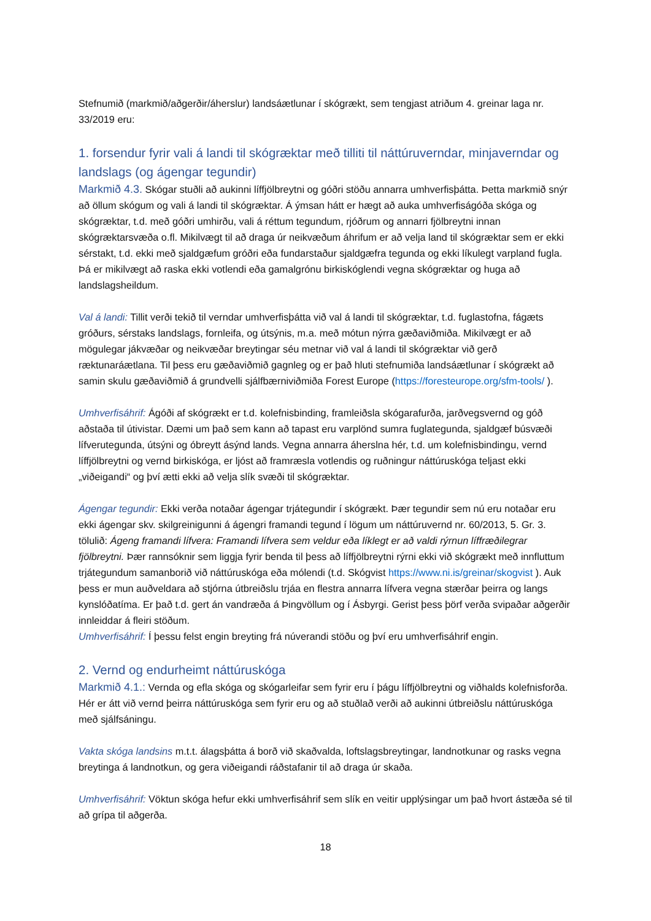Stefnumið (markmið/aðgerðir/áherslur) landsáætlunar í skógrækt, sem tengjast atriðum 4. greinar laga nr. 33/2019 eru:
1. forsendur fyrir vali á landi til skógræktar með tilliti til náttúruverndar, minjaverndar og landslags (og ágengar tegundir)
Markmið 4.3. Skógar stuðli að aukinni líffjölbreytni og góðri stöðu annarra umhverfisþátta. Þetta markmið snýr að öllum skógum og vali á landi til skógræktar. Á ýmsan hátt er hægt að auka umhverfiságóða skóga og skógræktar, t.d. með góðri umhirðu, vali á réttum tegundum, rjóðrum og annarri fjölbreytni innan skógræktarsvæða o.fl. Mikilvægt til að draga úr neikvæðum áhrifum er að velja land til skógræktar sem er ekki sérstakt, t.d. ekki með sjaldgæfum gróðri eða fundarstaður sjaldgæfra tegunda og ekki líkulegt varpland fugla. Þá er mikilvægt að raska ekki votlendi eða gamalgrónu birkiskóglendi vegna skógræktar og huga að landslagsheildum.
Val á landi: Tillit verði tekið til verndar umhverfisþátta við val á landi til skógræktar, t.d. fuglastofna, fágæts gróðurs, sérstaks landslags, fornleifa, og útsýnis, m.a. með mótun nýrra gæðaviðmiða. Mikilvægt er að mögulegar jákvæðar og neikvæðar breytingar séu metnar við val á landi til skógræktar við gerð ræktunaráætlana. Til þess eru gæðaviðmið gagnleg og er það hluti stefnumiða landsáætlunar í skógrækt að samin skulu gæðaviðmið á grundvelli sjálfbærniviðmiða Forest Europe (https://foresteurope.org/sfm-tools/ ).
Umhverfisáhrif: Ágóði af skógrækt er t.d. kolefnisbinding, framleiðsla skógarafurða, jarðvegsvernd og góð aðstaða til útivistar. Dæmi um það sem kann að tapast eru varplönd sumra fuglategunda, sjaldgæf búsvæði lífverutegunda, útsýni og óbreytt ásýnd lands. Vegna annarra áherslna hér, t.d. um kolefnisbindingu, vernd líffjölbreytni og vernd birkiskóga, er ljóst að framræsla votlendis og ruðningur náttúruskóga teljast ekki „viðeigandi“ og því ætti ekki að velja slík svæði til skógræktar.
Ágengar tegundir: Ekki verða notaðar ágengar trjátegundir í skógrækt. Þær tegundir sem nú eru notaðar eru ekki ágengar skv. skilgreinigunni á ágengri framandi tegund í lögum um náttúruvernd nr. 60/2013, 5. Gr. 3. tölulið: Ágeng framandi lífvera: Framandi lífvera sem veldur eða líklegt er að valdi rýrnun líffræðilegrar fjölbreytni. Þær rannsóknir sem liggja fyrir benda til þess að líffjölbreytni rýrni ekki við skógrækt með innfluttum trjátegundum samanborið við náttúruskóga eða mólendi (t.d. Skógvist https://www.ni.is/greinar/skogvist ). Auk þess er mun auðveldara að stjórna útbreiðslu trjáa en flestra annarra lífvera vegna stærðar þeirra og langs kynslóðatíma. Er það t.d. gert án vandræða á Þingvöllum og í Ásbyrgi. Gerist þess þörf verða svipaðar aðgerðir innleiddar á fleiri stöðum.
Umhverfisáhrif: Í þessu felst engin breyting frá núverandi stöðu og því eru umhverfisáhrif engin.
2. Vernd og endurheimt náttúruskóga
Markmið 4.1.: Vernda og efla skóga og skógarleifar sem fyrir eru í þágu líffjölbreytni og viðhalds kolefnisforða. Hér er átt við vernd þeirra náttúruskóga sem fyrir eru og að stuðlað verði að aukinni útbreiðslu náttúruskóga með sjálfsáningu.
Vakta skóga landsins m.t.t. álagsþátta á borð við skaðvalda, loftslagsbreytingar, landnotkunar og rasks vegna breytinga á landnotkun, og gera viðeigandi ráðstafanir til að draga úr skaða.
Umhverfisáhrif: Vöktun skóga hefur ekki umhverfisáhrif sem slík en veitir upplýsingar um það hvort ástæða sé til að grípa til aðgerða.
18